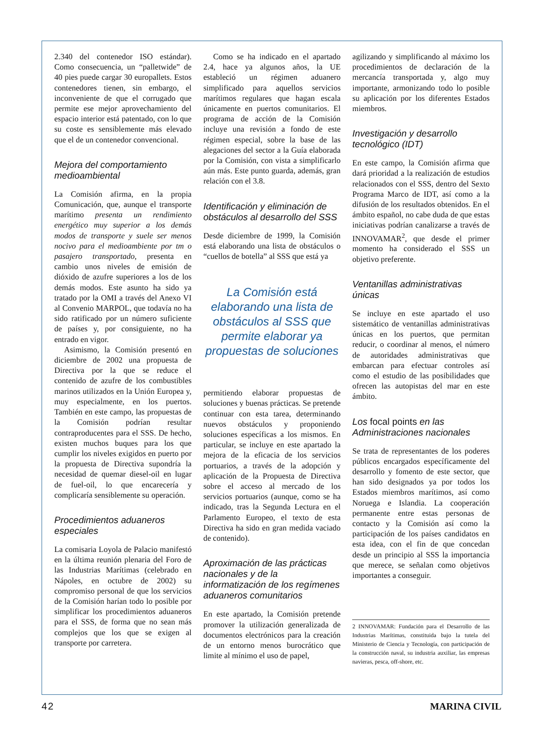2.340 del contenedor ISO estándar). Como consecuencia, un “palletwide” de 40 pies puede cargar 30 europallets. Estos contenedores tienen, sin embargo, el inconveniente de que el corrugado que permite ese mejor aprovechamiento del espacio interior está patentado, con lo que su coste es sensiblemente más elevado que el de un contenedor convencional.
Mejora del comportamiento medioambiental
La Comisión afirma, en la propia Comunicación, que, aunque el transporte marítimo presenta un rendimiento energético muy superior a los demás modos de transporte y suele ser menos nocivo para el medioambiente por tm o pasajero transportado, presenta en cambio unos niveles de emisión de dióxido de azufre superiores a los de los demás modos. Este asunto ha sido ya tratado por la OMI a través del Anexo VI al Convenio MARPOL, que todavía no ha sido ratificado por un número suficiente de países y, por consiguiente, no ha entrado en vigor.
Asimismo, la Comisión presentó en diciembre de 2002 una propuesta de Directiva por la que se reduce el contenido de azufre de los combustibles marinos utilizados en la Unión Europea y, muy especialmente, en los puertos. También en este campo, las propuestas de la Comisión podrían resultar contraproducentes para el SSS. De hecho, existen muchos buques para los que cumplir los niveles exigidos en puerto por la propuesta de Directiva supondría la necesidad de quemar diesel-oil en lugar de fuel-oil, lo que encarecería y complicaría sensiblemente su operación.
Procedimientos aduaneros especiales
La comisaria Loyola de Palacio manifestó en la última reunión plenaria del Foro de las Industrias Marítimas (celebrado en Nápoles, en octubre de 2002) su compromiso personal de que los servicios de la Comisión harían todo lo posible por simplificar los procedimientos aduaneros para el SSS, de forma que no sean más complejos que los que se exigen al transporte por carretera.
Como se ha indicado en el apartado 2.4, hace ya algunos años, la UE estableció un régimen aduanero simplificado para aquellos servicios marítimos regulares que hagan escala únicamente en puertos comunitarios. El programa de acción de la Comisión incluye una revisión a fondo de este régimen especial, sobre la base de las alegaciones del sector a la Guía elaborada por la Comisión, con vista a simplificarlo aún más. Este punto guarda, además, gran relación con el 3.8.
Identificación y eliminación de obstáculos al desarrollo del SSS
Desde diciembre de 1999, la Comisión está elaborando una lista de obstáculos o “cuellos de botella” al SSS que está ya
La Comisión está elaborando una lista de obstáculos al SSS que permite elaborar ya propuestas de soluciones
permitiendo elaborar propuestas de soluciones y buenas prácticas. Se pretende continuar con esta tarea, determinando nuevos obstáculos y proponiendo soluciones específicas a los mismos. En particular, se incluye en este apartado la mejora de la eficacia de los servicios portuarios, a través de la adopción y aplicación de la Propuesta de Directiva sobre el acceso al mercado de los servicios portuarios (aunque, como se ha indicado, tras la Segunda Lectura en el Parlamento Europeo, el texto de esta Directiva ha sido en gran medida vaciado de contenido).
Aproximación de las prácticas nacionales y de la informatización de los regímenes aduaneros comunitarios
En este apartado, la Comisión pretende promover la utilización generalizada de documentos electrónicos para la creación de un entorno menos burocrático que limite al mínimo el uso de papel,
agilizando y simplificando al máximo los procedimientos de declaración de la mercancía transportada y, algo muy importante, armonizando todo lo posible su aplicación por los diferentes Estados miembros.
Investigación y desarrollo tecnológico (IDT)
En este campo, la Comisión afirma que dará prioridad a la realización de estudios relacionados con el SSS, dentro del Sexto Programa Marco de IDT, así como a la difusión de los resultados obtenidos. En el ámbito español, no cabe duda de que estas iniciativas podrían canalizarse a través de INNOVAMAR<sup>2</sup>, que desde el primer momento ha considerado el SSS un objetivo preferente.
Ventanillas administrativas únicas
Se incluye en este apartado el uso sistemático de ventanillas administrativas únicas en los puertos, que permitan reducir, o coordinar al menos, el número de autoridades administrativas que embarcan para efectuar controles así como el estudio de las posibilidades que ofrecen las autopistas del mar en este ámbito.
Los focal points en las Administraciones nacionales
Se trata de representantes de los poderes públicos encargados específicamente del desarrollo y fomento de este sector, que han sido designados ya por todos los Estados miembros marítimos, así como Noruega e Islandia. La cooperación permanente entre estas personas de contacto y la Comisión así como la participación de los países candidatos en esta idea, con el fin de que concedan desde un principio al SSS la importancia que merece, se señalan como objetivos importantes a conseguir.
2 INNOVAMAR: Fundación para el Desarrollo de las Industrias Marítimas, constituida bajo la tutela del Ministerio de Ciencia y Tecnología, con participación de la construcción naval, su industria auxiliar, las empresas navieras, pesca, off-shore, etc.
42 MARINA CIVIL